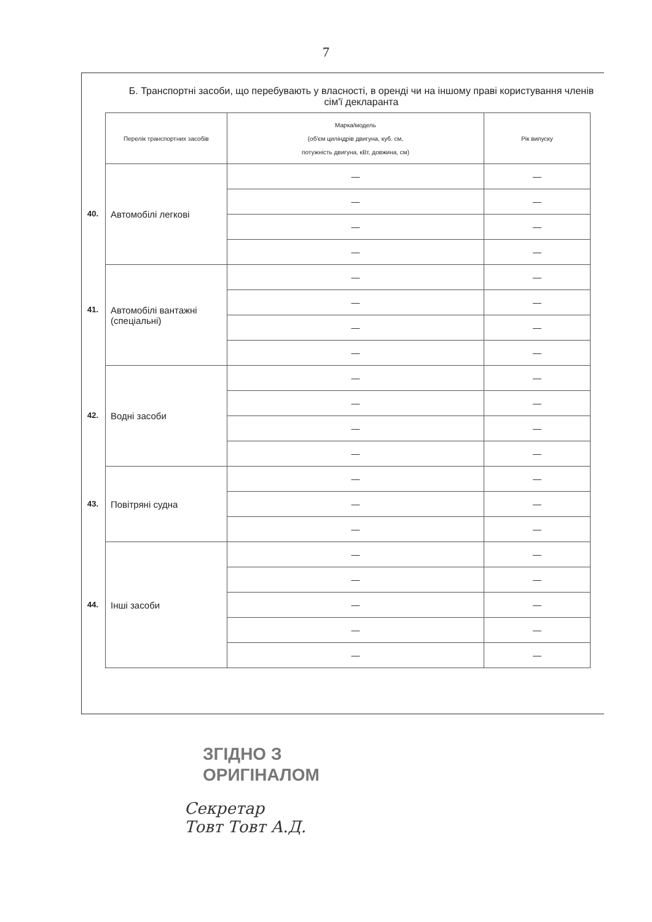7
Б. Транспортні засоби, що перебувають у власності, в оренді чи на іншому праві користування членів сім'ї декларанта
| Перелік транспортних засобів | Марка/модель (об'єм циліндрів двигуна, куб. см, потужність двигуна, кВт, довжина, см) | Рік випуску |
| --- | --- | --- |
| 40. Автомобілі легкові | — | — |
| | — | — |
| | — | — |
| | — | — |
| 41. Автомобілі вантажні (спеціальні) | — | — |
| | — | — |
| | — | — |
| | — | — |
| 42. Водні засоби | — | — |
| | — | — |
| | — | — |
| | — | — |
| 43. Повітряні судна | — | — |
| | — | — |
| | — | — |
| 44. Інші засоби | — | — |
| | — | — |
| | — | — |
| | — | — |
| | — | — |
ЗГІДНО З
ОРИГІНАЛОМ
Секретар
Товт Товт А.Д.